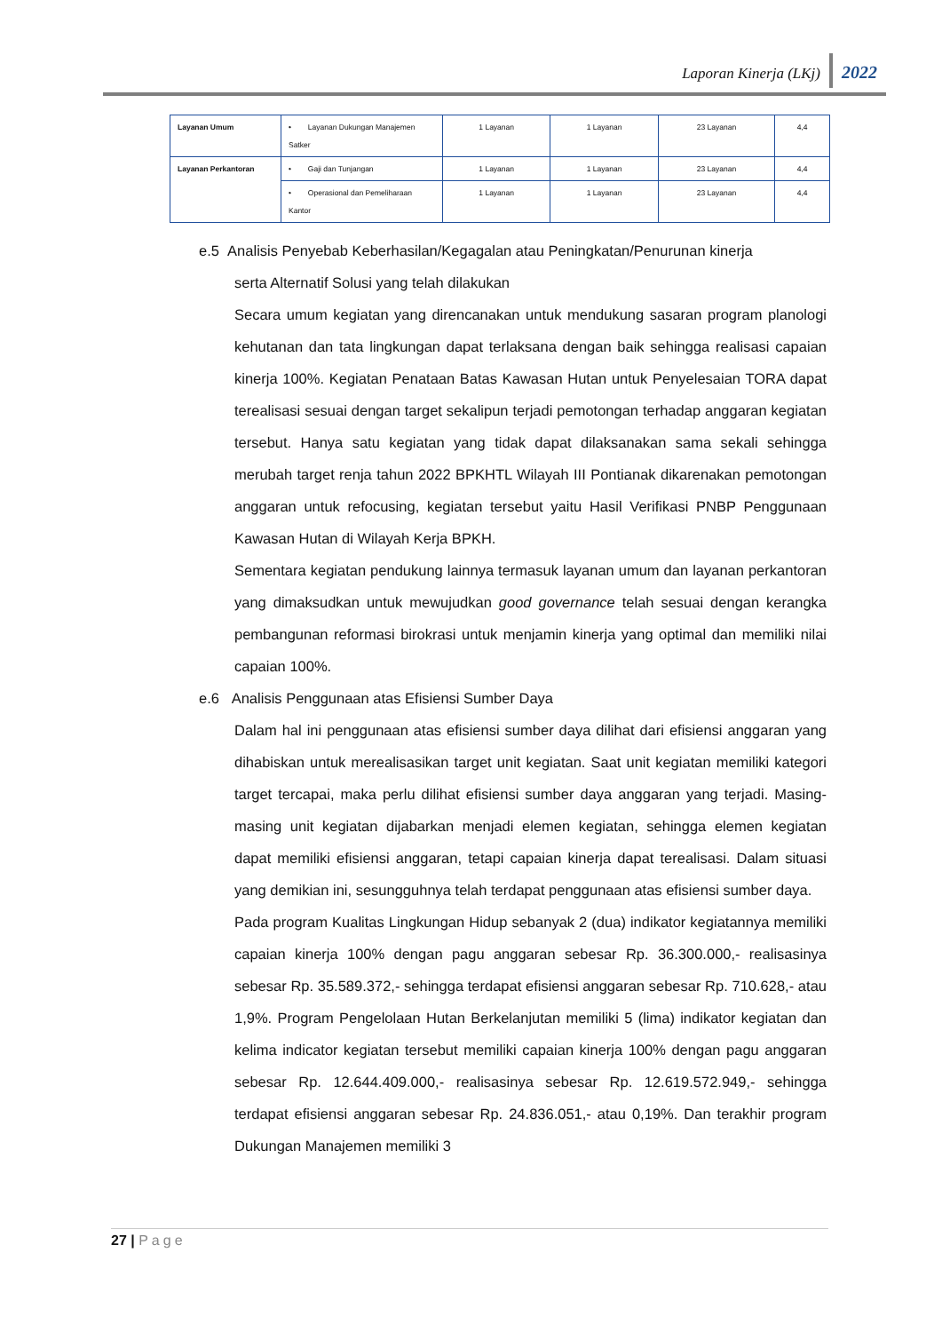Laporan Kinerja (LKj) 2022
| Layanan Umum | • Layanan Dukungan Manajemen Satker | 1 Layanan | 1 Layanan | 23 Layanan | 4,4 |
| Layanan Perkantoran | • Gaji dan Tunjangan | 1 Layanan | 1 Layanan | 23 Layanan | 4,4 |
| | • Operasional dan Pemeliharaan Kantor | 1 Layanan | 1 Layanan | 23 Layanan | 4,4 |
e.5 Analisis Penyebab Keberhasilan/Kegagalan atau Peningkatan/Penurunan kinerja
serta Alternatif Solusi yang telah dilakukan
Secara umum kegiatan yang direncanakan untuk mendukung sasaran program planologi kehutanan dan tata lingkungan dapat terlaksana dengan baik sehingga realisasi capaian kinerja 100%. Kegiatan Penataan Batas Kawasan Hutan untuk Penyelesaian TORA dapat terealisasi sesuai dengan target sekalipun terjadi pemotongan terhadap anggaran kegiatan tersebut. Hanya satu kegiatan yang tidak dapat dilaksanakan sama sekali sehingga merubah target renja tahun 2022 BPKHTL Wilayah III Pontianak dikarenakan pemotongan anggaran untuk refocusing, kegiatan tersebut yaitu Hasil Verifikasi PNBP Penggunaan Kawasan Hutan di Wilayah Kerja BPKH.
Sementara kegiatan pendukung lainnya termasuk layanan umum dan layanan perkantoran yang dimaksudkan untuk mewujudkan good governance telah sesuai dengan kerangka pembangunan reformasi birokrasi untuk menjamin kinerja yang optimal dan memiliki nilai capaian 100%.
e.6 Analisis Penggunaan atas Efisiensi Sumber Daya
Dalam hal ini penggunaan atas efisiensi sumber daya dilihat dari efisiensi anggaran yang dihabiskan untuk merealisasikan target unit kegiatan. Saat unit kegiatan memiliki kategori target tercapai, maka perlu dilihat efisiensi sumber daya anggaran yang terjadi. Masing-masing unit kegiatan dijabarkan menjadi elemen kegiatan, sehingga elemen kegiatan dapat memiliki efisiensi anggaran, tetapi capaian kinerja dapat terealisasi. Dalam situasi yang demikian ini, sesungguhnya telah terdapat penggunaan atas efisiensi sumber daya.
Pada program Kualitas Lingkungan Hidup sebanyak 2 (dua) indikator kegiatannya memiliki capaian kinerja 100% dengan pagu anggaran sebesar Rp. 36.300.000,- realisasinya sebesar Rp. 35.589.372,- sehingga terdapat efisiensi anggaran sebesar Rp. 710.628,- atau 1,9%. Program Pengelolaan Hutan Berkelanjutan memiliki 5 (lima) indikator kegiatan dan kelima indicator kegiatan tersebut memiliki capaian kinerja 100% dengan pagu anggaran sebesar Rp. 12.644.409.000,- realisasinya sebesar Rp. 12.619.572.949,- sehingga terdapat efisiensi anggaran sebesar Rp. 24.836.051,- atau 0,19%. Dan terakhir program Dukungan Manajemen memiliki 3
27 | Page